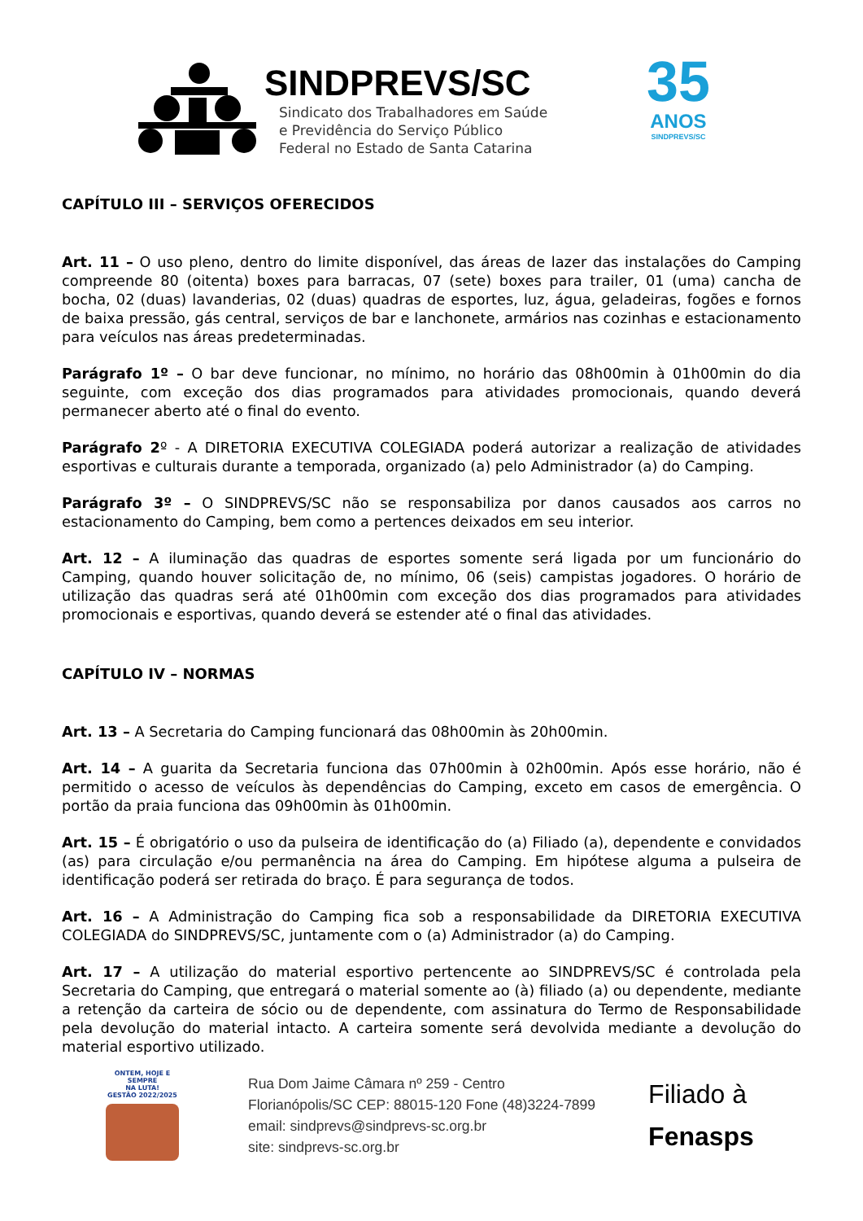SINDPREVS/SC
Sindicato dos Trabalhadores em Saúde
e Previdência do Serviço Público
Federal no Estado de Santa Catarina
35
ANOS
SINDPREVS/SC
CAPÍTULO III – SERVIÇOS OFERECIDOS
Art. 11 – O uso pleno, dentro do limite disponível, das áreas de lazer das instalações do Camping compreende 80 (oitenta) boxes para barracas, 07 (sete) boxes para trailer, 01 (uma) cancha de bocha, 02 (duas) lavanderias, 02 (duas) quadras de esportes, luz, água, geladeiras, fogões e fornos de baixa pressão, gás central, serviços de bar e lanchonete, armários nas cozinhas e estacionamento para veículos nas áreas predeterminadas.
Parágrafo 1º – O bar deve funcionar, no mínimo, no horário das 08h00min à 01h00min do dia seguinte, com exceção dos dias programados para atividades promocionais, quando deverá permanecer aberto até o final do evento.
Parágrafo 2º - A DIRETORIA EXECUTIVA COLEGIADA poderá autorizar a realização de atividades esportivas e culturais durante a temporada, organizado (a) pelo Administrador (a) do Camping.
Parágrafo 3º – O SINDPREVS/SC não se responsabiliza por danos causados aos carros no estacionamento do Camping, bem como a pertences deixados em seu interior.
Art. 12 – A iluminação das quadras de esportes somente será ligada por um funcionário do Camping, quando houver solicitação de, no mínimo, 06 (seis) campistas jogadores. O horário de utilização das quadras será até 01h00min com exceção dos dias programados para atividades promocionais e esportivas, quando deverá se estender até o final das atividades.
CAPÍTULO IV – NORMAS
Art. 13 – A Secretaria do Camping funcionará das 08h00min às 20h00min.
Art. 14 – A guarita da Secretaria funciona das 07h00min à 02h00min. Após esse horário, não é permitido o acesso de veículos às dependências do Camping, exceto em casos de emergência. O portão da praia funciona das 09h00min às 01h00min.
Art. 15 – É obrigatório o uso da pulseira de identificação do (a) Filiado (a), dependente e convidados (as) para circulação e/ou permanência na área do Camping. Em hipótese alguma a pulseira de identificação poderá ser retirada do braço. É para segurança de todos.
Art. 16 – A Administração do Camping fica sob a responsabilidade da DIRETORIA EXECUTIVA COLEGIADA do SINDPREVS/SC, juntamente com o (a) Administrador (a) do Camping.
Art. 17 – A utilização do material esportivo pertencente ao SINDPREVS/SC é controlada pela Secretaria do Camping, que entregará o material somente ao (à) filiado (a) ou dependente, mediante a retenção da carteira de sócio ou de dependente, com assinatura do Termo de Responsabilidade pela devolução do material intacto. A carteira somente será devolvida mediante a devolução do material esportivo utilizado.
ONTEM, HOJE E SEMPRE
NA LUTA!
GESTÃO 2022/2025
Rua Dom Jaime Câmara nº 259 - Centro
Florianópolis/SC CEP: 88015-120 Fone (48)3224-7899
email: sindprevs@sindprevs-sc.org.br
site: sindprevs-sc.org.br
Filiado à
Fenasps